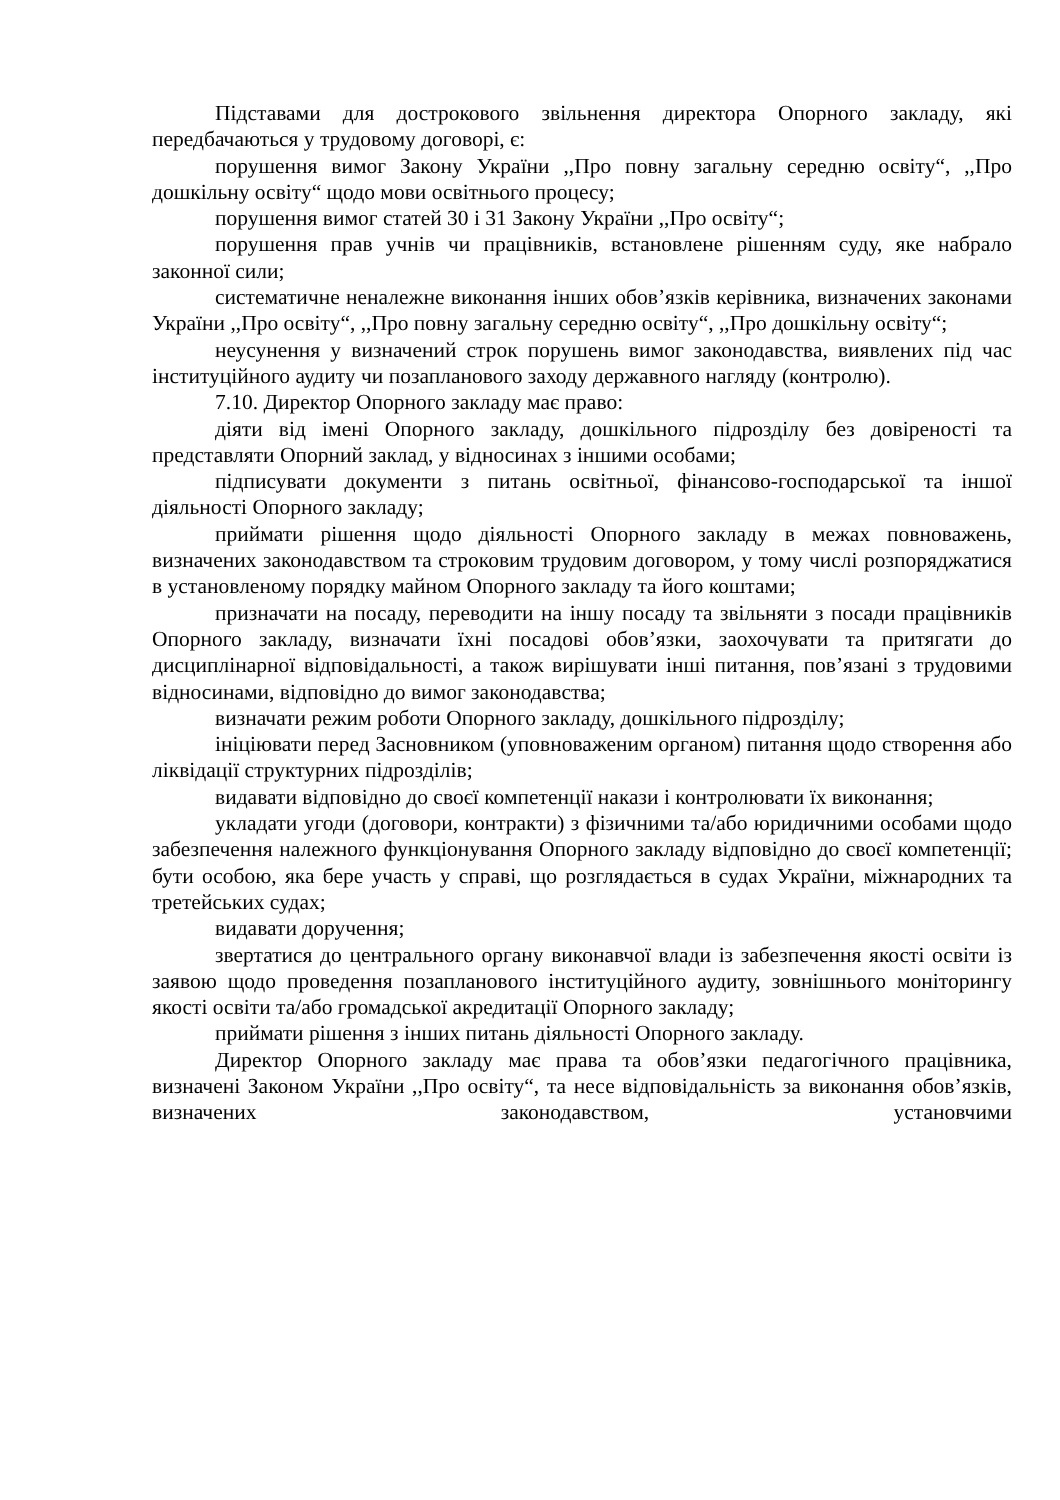Підставами для дострокового звільнення директора Опорного закладу, які передбачаються у трудовому договорі, є:
порушення вимог Закону України ,,Про повну загальну середню освіту“, ,,Про дошкільну освіту“ щодо мови освітнього процесу;
порушення вимог статей 30 і 31 Закону України ,,Про освіту“;
порушення прав учнів чи працівників, встановлене рішенням суду, яке набрало законної сили;
систематичне неналежне виконання інших обов’язків керівника, визначених законами України ,,Про освіту“, ,,Про повну загальну середню освіту“, ,,Про дошкільну освіту“;
неусунення у визначений строк порушень вимог законодавства, виявлених під час інституційного аудиту чи позапланового заходу державного нагляду (контролю).
7.10. Директор Опорного закладу має право:
діяти від імені Опорного закладу, дошкільного підрозділу без довіреності та представляти Опорний заклад, у відносинах з іншими особами;
підписувати документи з питань освітньої, фінансово-господарської та іншої діяльності Опорного закладу;
приймати рішення щодо діяльності Опорного закладу в межах повноважень, визначених законодавством та строковим трудовим договором, у тому числі розпоряджатися в установленому порядку майном Опорного закладу та його коштами;
призначати на посаду, переводити на іншу посаду та звільняти з посади працівників Опорного закладу, визначати їхні посадові обов’язки, заохочувати та притягати до дисциплінарної відповідальності, а також вирішувати інші питання, пов’язані з трудовими відносинами, відповідно до вимог законодавства;
визначати режим роботи Опорного закладу, дошкільного підрозділу;
ініціювати перед Засновником (уповноваженим органом) питання щодо створення або ліквідації структурних підрозділів;
видавати відповідно до своєї компетенції накази і контролювати їх виконання;
укладати угоди (договори, контракти) з фізичними та/або юридичними особами щодо забезпечення належного функціонування Опорного закладу відповідно до своєї компетенції; бути особою, яка бере участь у справі, що розглядається в судах України, міжнародних та третейських судах;
видавати доручення;
звертатися до центрального органу виконавчої влади із забезпечення якості освіти із заявою щодо проведення позапланового інституційного аудиту, зовнішнього моніторингу якості освіти та/або громадської акредитації Опорного закладу;
приймати рішення з інших питань діяльності Опорного закладу.
Директор Опорного закладу має права та обов’язки педагогічного працівника, визначені Законом України ,,Про освіту“, та несе відповідальність за виконання обов’язків, визначених законодавством, установчими